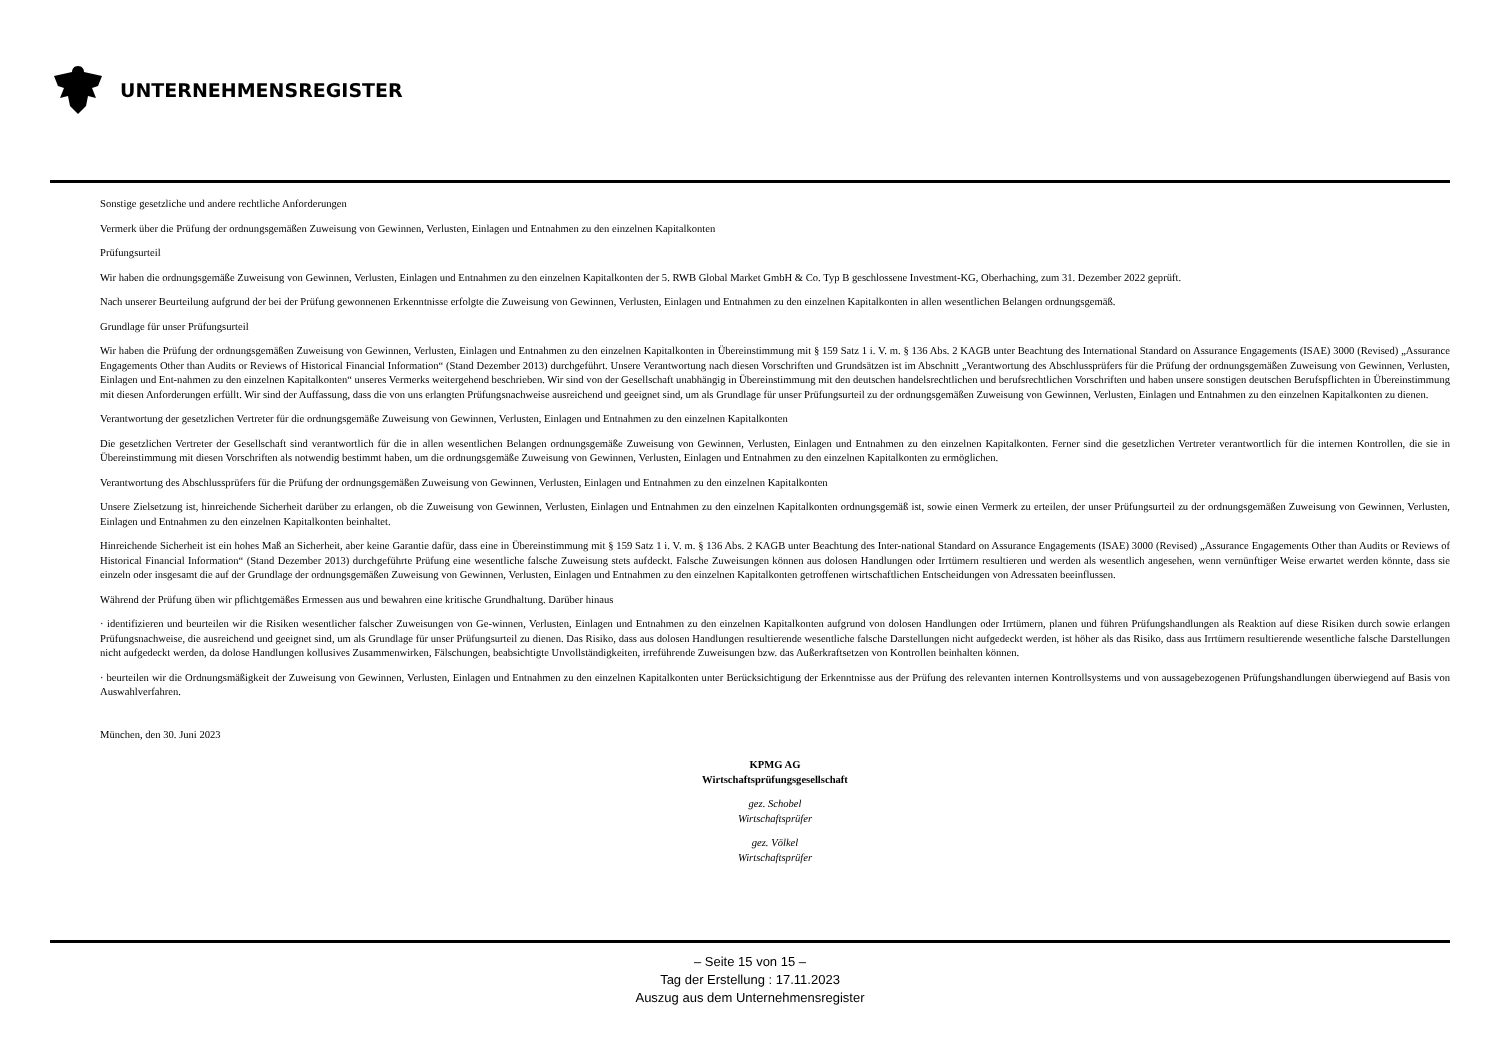UNTERNEHMENSREGISTER
Sonstige gesetzliche und andere rechtliche Anforderungen
Vermerk über die Prüfung der ordnungsgemäßen Zuweisung von Gewinnen, Verlusten, Einlagen und Entnahmen zu den einzelnen Kapitalkonten
Prüfungsurteil
Wir haben die ordnungsgemäße Zuweisung von Gewinnen, Verlusten, Einlagen und Entnahmen zu den einzelnen Kapitalkonten der 5. RWB Global Market GmbH & Co. Typ B geschlossene Investment-KG, Oberhaching, zum 31. Dezember 2022 geprüft.
Nach unserer Beurteilung aufgrund der bei der Prüfung gewonnenen Erkenntnisse erfolgte die Zuweisung von Gewinnen, Verlusten, Einlagen und Entnahmen zu den einzelnen Kapitalkonten in allen wesentlichen Belangen ordnungsgemäß.
Grundlage für unser Prüfungsurteil
Wir haben die Prüfung der ordnungsgemäßen Zuweisung von Gewinnen, Verlusten, Einlagen und Entnahmen zu den einzelnen Kapitalkonten in Übereinstimmung mit § 159 Satz 1 i. V. m. § 136 Abs. 2 KAGB unter Beachtung des International Standard on Assurance Engagements (ISAE) 3000 (Revised) „Assurance Engagements Other than Audits or Reviews of Historical Financial Information“ (Stand Dezember 2013) durchgeführt. Unsere Verantwortung nach diesen Vorschriften und Grundsätzen ist im Abschnitt „Verantwortung des Abschlussprüfers für die Prüfung der ordnungsgemäßen Zuweisung von Gewinnen, Verlusten, Einlagen und Ent-nahmen zu den einzelnen Kapitalkonten“ unseres Vermerks weitergehend beschrieben. Wir sind von der Gesellschaft unabhängig in Übereinstimmung mit den deutschen handelsrechtlichen und berufsrechtlichen Vorschriften und haben unsere sonstigen deutschen Berufspflichten in Übereinstimmung mit diesen Anforderungen erfüllt. Wir sind der Auffassung, dass die von uns erlangten Prüfungsnachweise ausreichend und geeignet sind, um als Grundlage für unser Prüfungsurteil zu der ordnungsgemäßen Zuweisung von Gewinnen, Verlusten, Einlagen und Entnahmen zu den einzelnen Kapitalkonten zu dienen.
Verantwortung der gesetzlichen Vertreter für die ordnungsgemäße Zuweisung von Gewinnen, Verlusten, Einlagen und Entnahmen zu den einzelnen Kapitalkonten
Die gesetzlichen Vertreter der Gesellschaft sind verantwortlich für die in allen wesentlichen Belangen ordnungsgemäße Zuweisung von Gewinnen, Verlusten, Einlagen und Entnahmen zu den einzelnen Kapitalkonten. Ferner sind die gesetzlichen Vertreter verantwortlich für die internen Kontrollen, die sie in Übereinstimmung mit diesen Vorschriften als notwendig bestimmt haben, um die ordnungsgemäße Zuweisung von Gewinnen, Verlusten, Einlagen und Entnahmen zu den einzelnen Kapitalkonten zu ermöglichen.
Verantwortung des Abschlussprüfers für die Prüfung der ordnungsgemäßen Zuweisung von Gewinnen, Verlusten, Einlagen und Entnahmen zu den einzelnen Kapitalkonten
Unsere Zielsetzung ist, hinreichende Sicherheit darüber zu erlangen, ob die Zuweisung von Gewinnen, Verlusten, Einlagen und Entnahmen zu den einzelnen Kapitalkonten ordnungsgemäß ist, sowie einen Vermerk zu erteilen, der unser Prüfungsurteil zu der ordnungsgemäßen Zuweisung von Gewinnen, Verlusten, Einlagen und Entnahmen zu den einzelnen Kapitalkonten beinhaltet.
Hinreichende Sicherheit ist ein hohes Maß an Sicherheit, aber keine Garantie dafür, dass eine in Übereinstimmung mit § 159 Satz 1 i. V. m. § 136 Abs. 2 KAGB unter Beachtung des Inter-national Standard on Assurance Engagements (ISAE) 3000 (Revised) „Assurance Engagements Other than Audits or Reviews of Historical Financial Information“ (Stand Dezember 2013) durchgeführte Prüfung eine wesentliche falsche Zuweisung stets aufdeckt. Falsche Zuweisungen können aus dolosen Handlungen oder Irrtümern resultieren und werden als wesentlich angesehen, wenn vernünftiger Weise erwartet werden könnte, dass sie einzeln oder insgesamt die auf der Grundlage der ordnungsgemäßen Zuweisung von Gewinnen, Verlusten, Einlagen und Entnahmen zu den einzelnen Kapitalkonten getroffenen wirtschaftlichen Entscheidungen von Adressaten beeinflussen.
Während der Prüfung üben wir pflichtgemäßes Ermessen aus und bewahren eine kritische Grundhaltung. Darüber hinaus
· identifizieren und beurteilen wir die Risiken wesentlicher falscher Zuweisungen von Ge-winnen, Verlusten, Einlagen und Entnahmen zu den einzelnen Kapitalkonten aufgrund von dolosen Handlungen oder Irrtümern, planen und führen Prüfungshandlungen als Reaktion auf diese Risiken durch sowie erlangen Prüfungsnachweise, die ausreichend und geeignet sind, um als Grundlage für unser Prüfungsurteil zu dienen. Das Risiko, dass aus dolosen Handlungen resultierende wesentliche falsche Darstellungen nicht aufgedeckt werden, ist höher als das Risiko, dass aus Irrtümern resultierende wesentliche falsche Darstellungen nicht aufgedeckt werden, da dolose Handlungen kollusives Zusammenwirken, Fälschungen, beabsichtigte Unvollständigkeiten, irreführende Zuweisungen bzw. das Außerkraftsetzen von Kontrollen beinhalten können.
· beurteilen wir die Ordnungsmäßigkeit der Zuweisung von Gewinnen, Verlusten, Einlagen und Entnahmen zu den einzelnen Kapitalkonten unter Berücksichtigung der Erkenntnisse aus der Prüfung des relevanten internen Kontrollsystems und von aussagebezogenen Prüfungshandlungen überwiegend auf Basis von Auswahlverfahren.
München, den 30. Juni 2023
KPMG AG
Wirtschaftsprüfungsgesellschaft
gez. Schobel
Wirtschaftsprüfer
gez. Völkel
Wirtschaftsprüfer
– Seite 15 von 15 –
Tag der Erstellung : 17.11.2023
Auszug aus dem Unternehmensregister